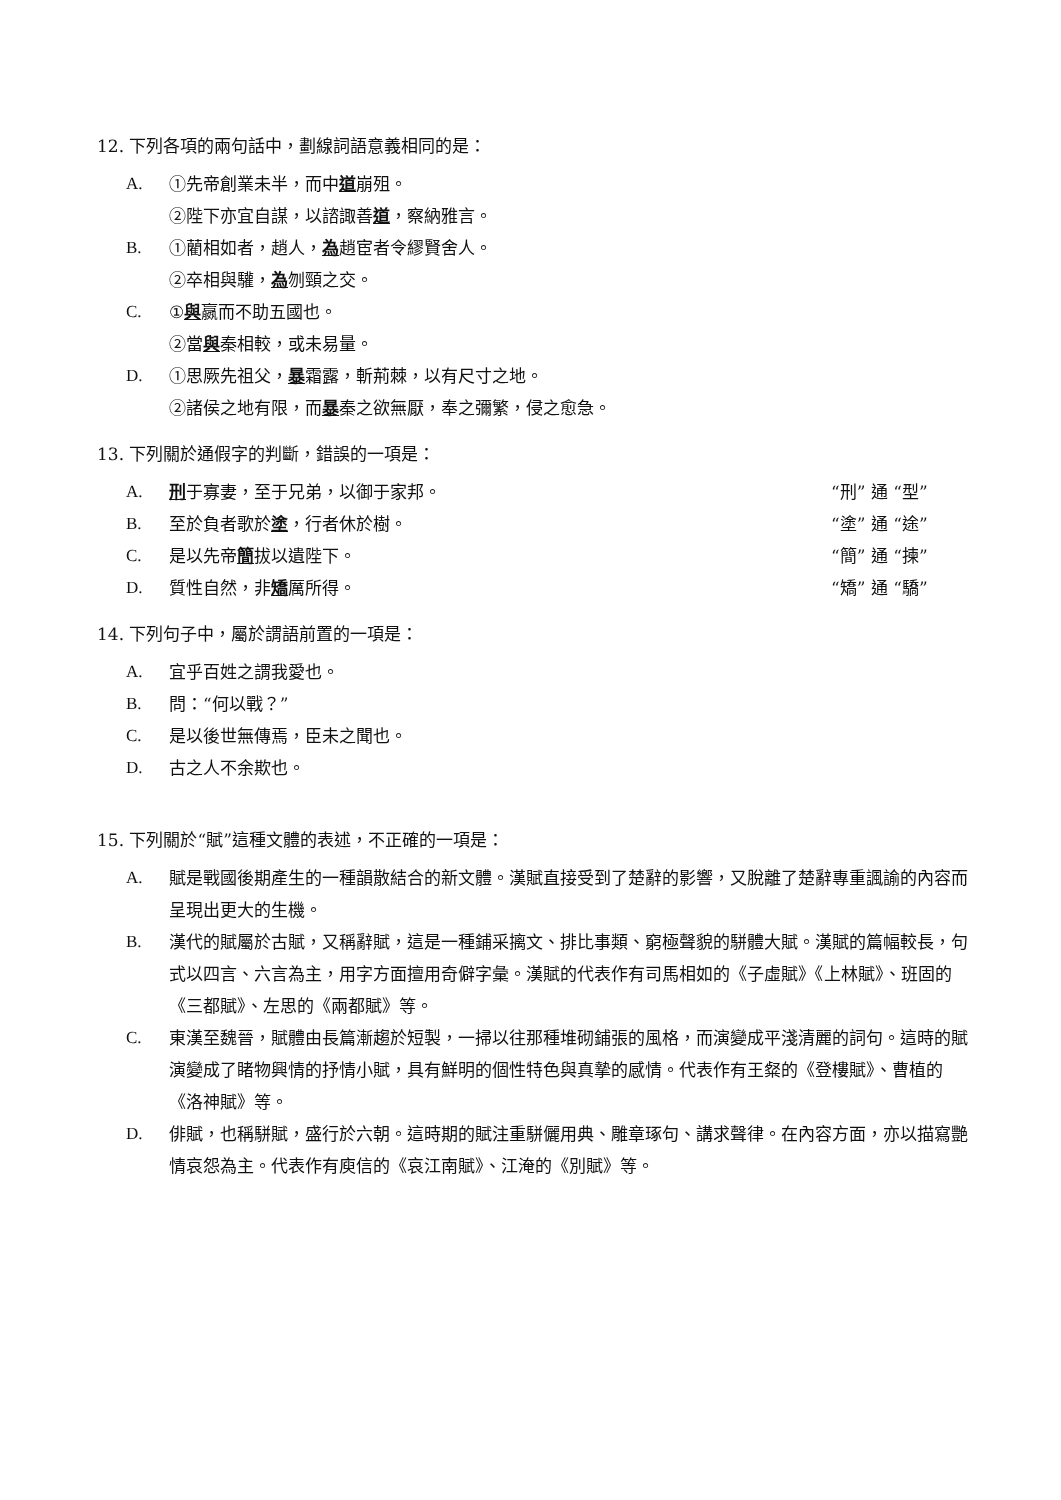12. 下列各項的兩句話中，劃線詞語意義相同的是：
A. ①先帝創業未半，而中道崩殂。
②陛下亦宜自謀，以諮諏善道，察納雅言。
B. ①藺相如者，趙人，為趙宦者令繆賢舍人。
②卒相與驩，為刎頸之交。
C. ①與嬴而不助五國也。
②當與秦相較，或未易量。
D. ①思厥先祖父，暴霜露，斬荊棘，以有尺寸之地。
②諸侯之地有限，而暴秦之欲無厭，奉之彌繁，侵之愈急。
13. 下列關於通假字的判斷，錯誤的一項是：
A. 刑于寡妻，至于兄弟，以御于家邦。 “刑” 通 “型”
B. 至於負者歌於塗，行者休於樹。 “塗” 通 “途”
C. 是以先帝簡拔以遺陛下。 “簡” 通 “揀”
D. 質性自然，非矯厲所得。 “矯” 通 “驕”
14. 下列句子中，屬於謂語前置的一項是：
A. 宜乎百姓之謂我愛也。
B. 問：“何以戰？”
C. 是以後世無傳焉，臣未之聞也。
D. 古之人不余欺也。
15. 下列關於“賦”這種文體的表述，不正確的一項是：
A. 賦是戰國後期產生的一種韻散結合的新文體。漢賦直接受到了楚辭的影響，又脫離了楚辭專重諷諭的內容而呈現出更大的生機。
B. 漢代的賦屬於古賦，又稱辭賦，這是一種鋪采摛文、排比事類、窮極聲貌的駢體大賦。漢賦的篇幅較長，句式以四言、六言為主，用字方面擅用奇僻字彙。漢賦的代表作有司馬相如的《子虛賦》《上林賦》、班固的《三都賦》、左思的《兩都賦》等。
C. 東漢至魏晉，賦體由長篇漸趨於短製，一掃以往那種堆砌鋪張的風格，而演變成平淺清麗的詞句。這時的賦演變成了睹物興情的抒情小賦，具有鮮明的個性特色與真摯的感情。代表作有王粲的《登樓賦》、曹植的《洛神賦》等。
D. 俳賦，也稱駢賦，盛行於六朝。這時期的賦注重駢儷用典、雕章琢句、講求聲律。在內容方面，亦以描寫艷情哀怨為主。代表作有庾信的《哀江南賦》、江淹的《別賦》等。